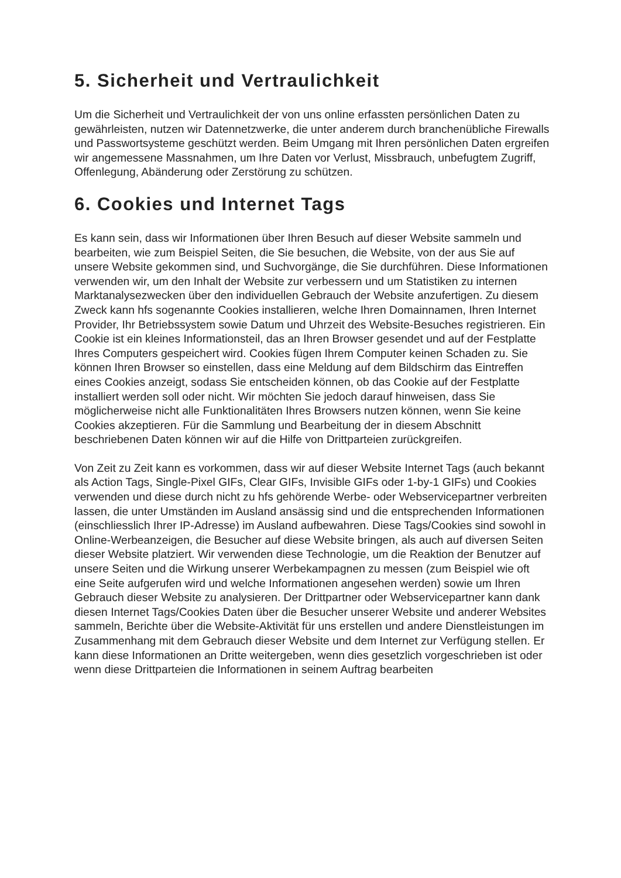5. Sicherheit und Vertraulichkeit
Um die Sicherheit und Vertraulichkeit der von uns online erfassten persönlichen Daten zu gewährleisten, nutzen wir Datennetzwerke, die unter anderem durch branchenübliche Firewalls und Passwortsysteme geschützt werden. Beim Umgang mit Ihren persönlichen Daten ergreifen wir angemessene Massnahmen, um Ihre Daten vor Verlust, Missbrauch, unbefugtem Zugriff, Offenlegung, Abänderung oder Zerstörung zu schützen.
6. Cookies und Internet Tags
Es kann sein, dass wir Informationen über Ihren Besuch auf dieser Website sammeln und bearbeiten, wie zum Beispiel Seiten, die Sie besuchen, die Website, von der aus Sie auf unsere Website gekommen sind, und Suchvorgänge, die Sie durchführen. Diese Informationen verwenden wir, um den Inhalt der Website zur verbessern und um Statistiken zu internen Marktanalysezwecken über den individuellen Gebrauch der Website anzufertigen. Zu diesem Zweck kann hfs sogenannte Cookies installieren, welche Ihren Domainnamen, Ihren Internet Provider, Ihr Betriebssystem sowie Datum und Uhrzeit des Website-Besuches registrieren. Ein Cookie ist ein kleines Informationsteil, das an Ihren Browser gesendet und auf der Festplatte Ihres Computers gespeichert wird. Cookies fügen Ihrem Computer keinen Schaden zu. Sie können Ihren Browser so einstellen, dass eine Meldung auf dem Bildschirm das Eintreffen eines Cookies anzeigt, sodass Sie entscheiden können, ob das Cookie auf der Festplatte installiert werden soll oder nicht. Wir möchten Sie jedoch darauf hinweisen, dass Sie möglicherweise nicht alle Funktionalitäten Ihres Browsers nutzen können, wenn Sie keine Cookies akzeptieren. Für die Sammlung und Bearbeitung der in diesem Abschnitt beschriebenen Daten können wir auf die Hilfe von Drittparteien zurückgreifen.
Von Zeit zu Zeit kann es vorkommen, dass wir auf dieser Website Internet Tags (auch bekannt als Action Tags, Single-Pixel GIFs, Clear GIFs, Invisible GIFs oder 1-by-1 GIFs) und Cookies verwenden und diese durch nicht zu hfs gehörende Werbe- oder Webservicepartner verbreiten lassen, die unter Umständen im Ausland ansässig sind und die entsprechenden Informationen (einschliesslich Ihrer IP-Adresse) im Ausland aufbewahren. Diese Tags/Cookies sind sowohl in Online-Werbeanzeigen, die Besucher auf diese Website bringen, als auch auf diversen Seiten dieser Website platziert. Wir verwenden diese Technologie, um die Reaktion der Benutzer auf unsere Seiten und die Wirkung unserer Werbekampagnen zu messen (zum Beispiel wie oft eine Seite aufgerufen wird und welche Informationen angesehen werden) sowie um Ihren Gebrauch dieser Website zu analysieren. Der Drittpartner oder Webservicepartner kann dank diesen Internet Tags/Cookies Daten über die Besucher unserer Website und anderer Websites sammeln, Berichte über die Website-Aktivität für uns erstellen und andere Dienstleistungen im Zusammenhang mit dem Gebrauch dieser Website und dem Internet zur Verfügung stellen. Er kann diese Informationen an Dritte weitergeben, wenn dies gesetzlich vorgeschrieben ist oder wenn diese Drittparteien die Informationen in seinem Auftrag bearbeiten